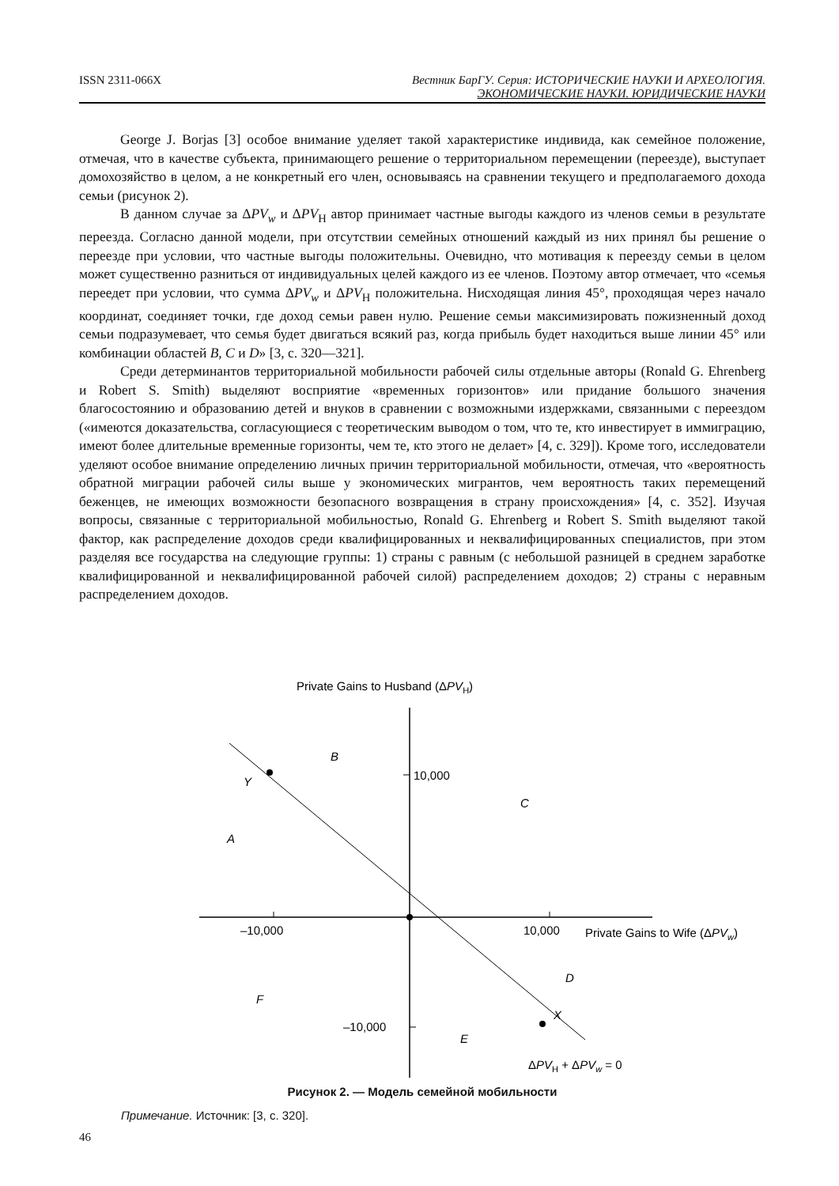ISSN 2311-066X Вестник БарГУ. Серия: ИСТОРИЧЕСКИЕ НАУКИ И АРХЕОЛОГИЯ.
ЭКОНОМИЧЕСКИЕ НАУКИ. ЮРИДИЧЕСКИЕ НАУКИ
George J. Borjas [3] особое внимание уделяет такой характеристике индивида, как семейное положение, отмечая, что в качестве субъекта, принимающего решение о территориальном перемещении (переезде), выступает домохозяйство в целом, а не конкретный его член, основываясь на сравнении текущего и предполагаемого дохода семьи (рисунок 2).
В данном случае за ΔPV<sub>w</sub> и ΔPV<sub>H</sub> автор принимает частные выгоды каждого из членов семьи в результате переезда. Согласно данной модели, при отсутствии семейных отношений каждый из них принял бы решение о переезде при условии, что частные выгоды положительны. Очевидно, что мотивация к переезду семьи в целом может существенно разниться от индивидуальных целей каждого из ее членов. Поэтому автор отмечает, что «семья переедет при условии, что сумма ΔPV<sub>w</sub> и ΔPV<sub>H</sub> положительна. Нисходящая линия 45°, проходящая через начало координат, соединяет точки, где доход семьи равен нулю. Решение семьи максимизировать пожизненный доход семьи подразумевает, что семья будет двигаться всякий раз, когда прибыль будет находиться выше линии 45° или комбинации областей B, C и D» [3, с. 320—321].
Среди детерминантов территориальной мобильности рабочей силы отдельные авторы (Ronald G. Ehrenberg и Robert S. Smith) выделяют восприятие «временных горизонтов» или придание большого значения благосостоянию и образованию детей и внуков в сравнении с возможными издержками, связанными с переездом («имеются доказательства, согласующиеся с теоретическим выводом о том, что те, кто инвестирует в иммиграцию, имеют более длительные временные горизонты, чем те, кто этого не делает» [4, с. 329]). Кроме того, исследователи уделяют особое внимание определению личных причин территориальной мобильности, отмечая, что «вероятность обратной миграции рабочей силы выше у экономических мигрантов, чем вероятность таких перемещений беженцев, не имеющих возможности безопасного возвращения в страну происхождения» [4, с. 352]. Изучая вопросы, связанные с территориальной мобильностью, Ronald G. Ehrenberg и Robert S. Smith выделяют такой фактор, как распределение доходов среди квалифицированных и неквалифицированных специалистов, при этом разделяя все государства на следующие группы: 1) страны с равным (с небольшой разницей в среднем заработке квалифицированной и неквалифицированной рабочей силой) распределением доходов; 2) страны с неравным распределением доходов.
Private Gains to Husband (ΔPVH)
10,000
–10,000
–10,000
10,000
Private Gains to Wife (ΔPVw)
B
Y
C
A
D
F
X
E
ΔPVH + ΔPVw = 0
Рисунок 2. — Модель семейной мобильности
Примечание. Источник: [3, с. 320].
46